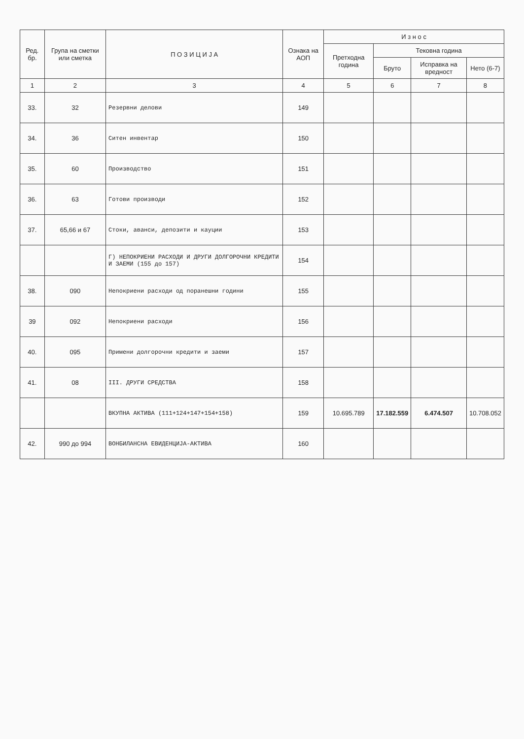| Ред. бр. | Група на сметки или сметка | П О З И Ц И Ј А | Ознака на АОП | И з н о с | | | |
| --- | --- | --- | --- | --- | --- | --- | --- |
| | | | | Претходна година | Тековна година | | |
| | | | | | Бруто | Исправка на вредност | Нето (6-7) |
| 1 | 2 | 3 | 4 | 5 | 6 | 7 | 8 |
| 33. | 32 | Резервни делови | 149 | | | | |
| 34. | 36 | Ситен инвентар | 150 | | | | |
| 35. | 60 | Производство | 151 | | | | |
| 36. | 63 | Готови производи | 152 | | | | |
| 37. | 65,66 и 67 | Стоки, аванси, депозити и кауции | 153 | | | | |
| | | Г) НЕПОКРИЕНИ РАСХОДИ И ДРУГИ ДОЛГОРОЧНИ КРЕДИТИ И ЗАЕМИ (155 до 157) | 154 | | | | |
| 38. | 090 | Непокриени расходи од поранешни години | 155 | | | | |
| 39 | 092 | Непокриени расходи | 156 | | | | |
| 40. | 095 | Примени долгорочни кредити и заеми | 157 | | | | |
| 41. | 08 | III. ДРУГИ СРЕДСТВА | 158 | | | | |
| | | ВКУПНА АКТИВА (111+124+147+154+158) | 159 | 10.695.789 | 17.182.559 | 6.474.507 | 10.708.052 |
| 42. | 990 до 994 | ВОНБИЛАНСНА ЕВИДЕНЦИЈА-АКТИВА | 160 | | | | |